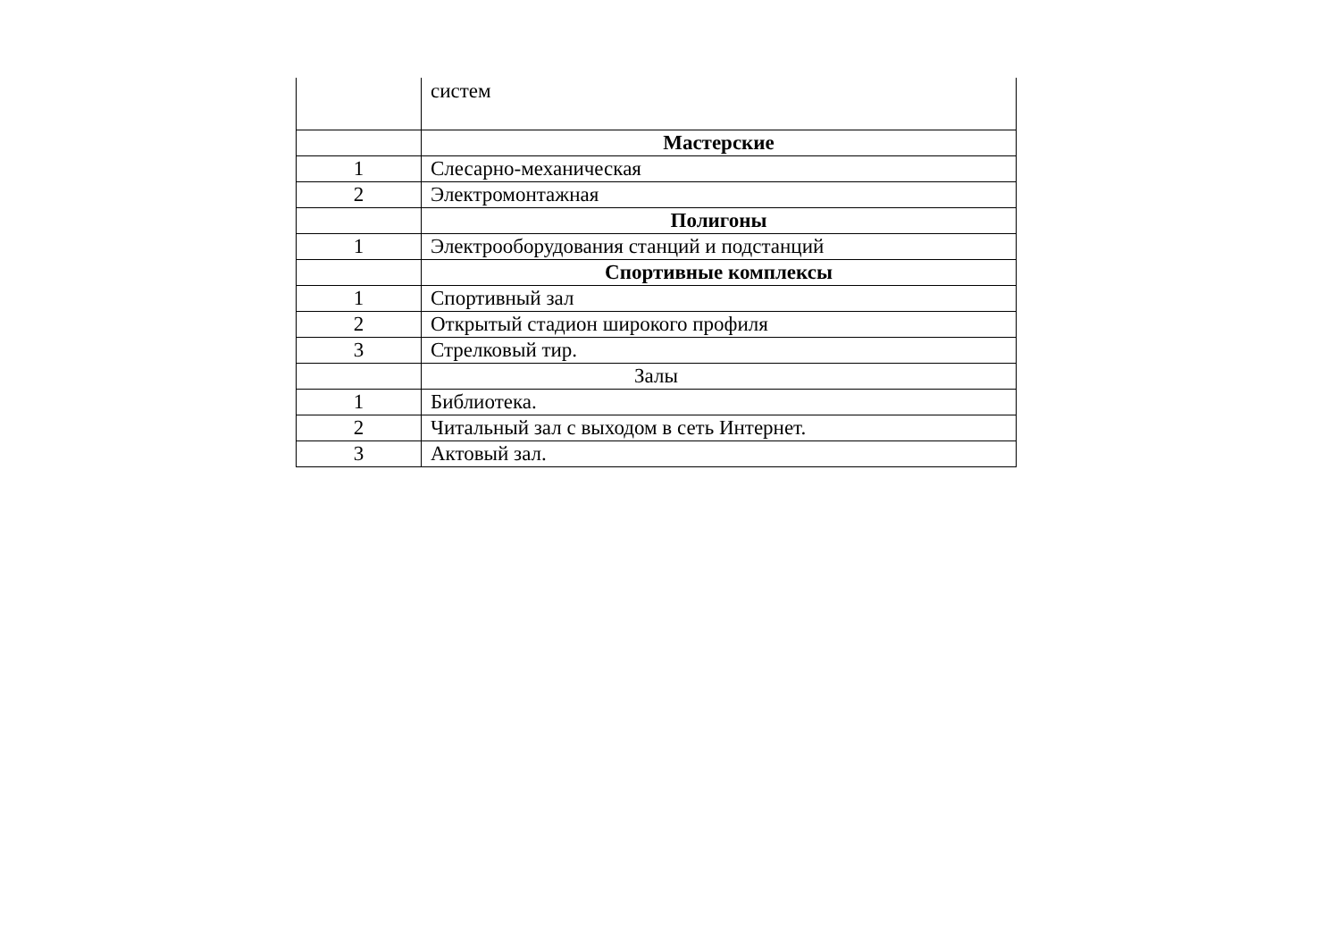| | систем |
| | Мастерские |
| 1 | Слесарно-механическая |
| 2 | Электромонтажная |
| | Полигоны |
| 1 | Электрооборудования станций и подстанций |
| | Спортивные комплексы |
| 1 | Спортивный зал |
| 2 | Открытый стадион широкого профиля |
| 3 | Стрелковый тир. |
| | Залы |
| 1 | Библиотека. |
| 2 | Читальный зал с выходом в сеть Интернет. |
| 3 | Актовый зал. |